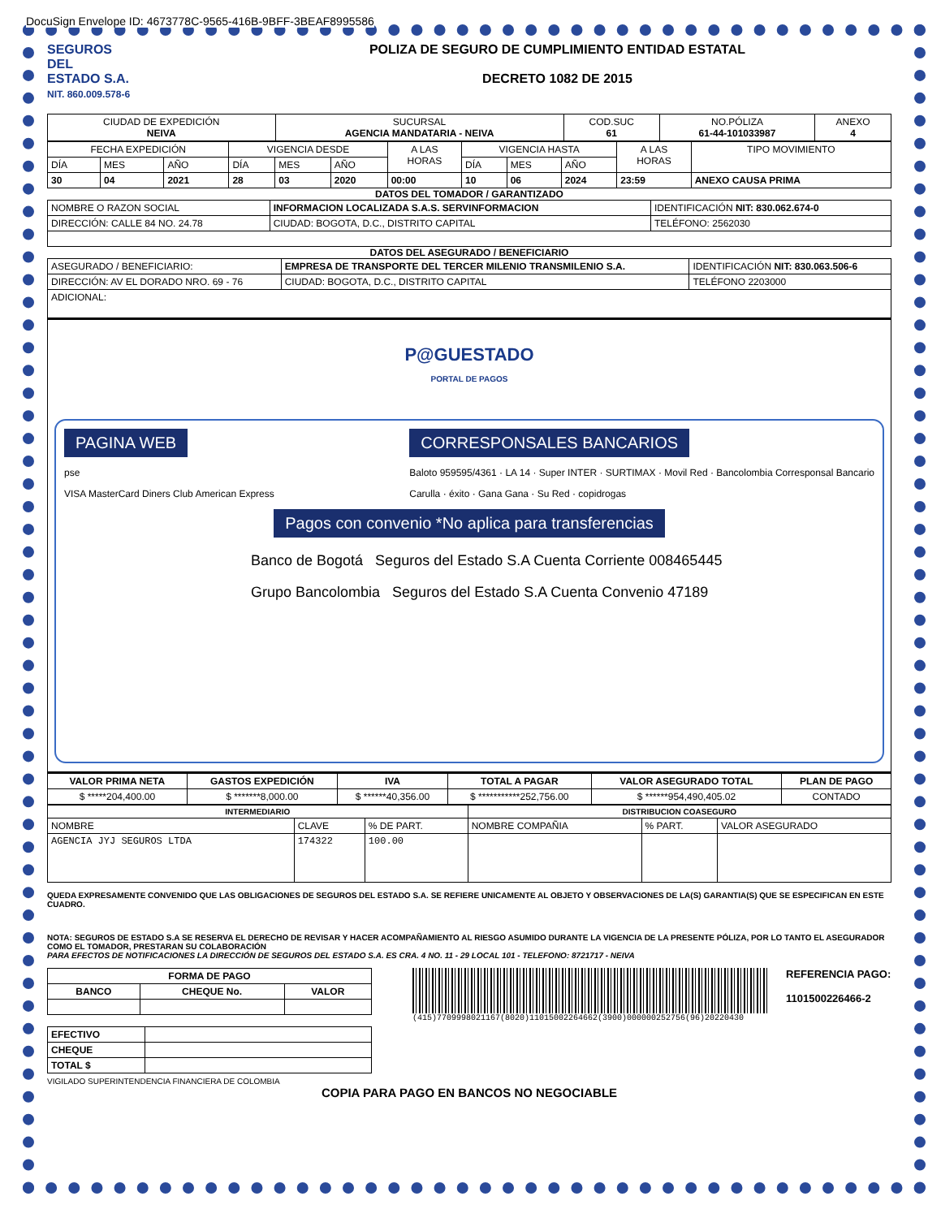DocuSign Envelope ID: 4673778C-9565-416B-9BFF-3BEAF8995586
SEGUROS
DEL
ESTADO S.A.
NIT. 860.009.578-6
POLIZA DE SEGURO DE CUMPLIMIENTO ENTIDAD ESTATAL
DECRETO 1082 DE 2015
| CIUDAD DE EXPEDICIÓN NEIVA | SUCURSAL AGENCIA MANDATARIA - NEIVA | COD.SUC 61 | NO.PÓLIZA 61-44-101033987 | ANEXO 4 |
| FECHA EXPEDICIÓN | | | VIGENCIA DESDE | | | A LAS HORAS | VIGENCIA HASTA | | | A LAS HORAS | TIPO MOVIMIENTO |
| DÍA | MES | AÑO | DÍA | MES | AÑO | | DÍA | MES | AÑO | | |
| 30 | 04 | 2021 | 28 | 03 | 2020 | 00:00 | 10 | 06 | 2024 | 23:59 | ANEXO CAUSA PRIMA |
DATOS DEL TOMADOR / GARANTIZADO
| NOMBRE O RAZON SOCIAL | INFORMACION LOCALIZADA S.A.S. SERVINFORMACION | | IDENTIFICACIÓN NIT: 830.062.674-0 |
| DIRECCIÓN: CALLE 84 NO. 24.78 | | CIUDAD: BOGOTA, D.C., DISTRITO CAPITAL | TELÉFONO: 2562030 |
DATOS DEL ASEGURADO / BENEFICIARIO
| ASEGURADO / BENEFICIARIO: | EMPRESA DE TRANSPORTE DEL TERCER MILENIO TRANSMILENIO S.A. | | IDENTIFICACIÓN NIT: 830.063.506-6 |
| DIRECCIÓN: AV EL DORADO NRO. 69 - 76 | | CIUDAD: BOGOTA, D.C., DISTRITO CAPITAL | TELÉFONO 2203000 |
| ADICIONAL: | | | |
P@GUESTADO
PORTAL DE PAGOS
PAGINA WEB
pse
VISA MasterCard Diners Club American Express
CORRESPONSALES BANCARIOS
Baloto 959595/4361 · LA 14 · Super INTER · SURTIMAX · Movil Red · Bancolombia Corresponsal Bancario
Carulla · éxito · Gana Gana · Su Red · copidrogas
Pagos con convenio *No aplica para transferencias
Banco de Bogotá Seguros del Estado S.A Cuenta Corriente 008465445
Grupo Bancolombia Seguros del Estado S.A Cuenta Convenio 47189
| VALOR PRIMA NETA | GASTOS EXPEDICIÓN | IVA | TOTAL A PAGAR | VALOR ASEGURADO TOTAL | PLAN DE PAGO |
| $ *****204,400.00 | $ *******8,000.00 | $ ******40,356.00 | $ ***********252,756.00 | $ ******954,490,405.02 | CONTADO |
| INTERMEDIARIO | | | DISTRIBUCION COASEGURO | | |
| NOMBRE | CLAVE | % DE PART. | NOMBRE COMPAÑIA | % PART. | VALOR ASEGURADO |
| AGENCIA JYJ SEGUROS LTDA | 174322 | 100.00 | | | |
QUEDA EXPRESAMENTE CONVENIDO QUE LAS OBLIGACIONES DE SEGUROS DEL ESTADO S.A. SE REFIERE UNICAMENTE AL OBJETO Y OBSERVACIONES DE LA(S) GARANTIA(S) QUE SE ESPECIFICAN EN ESTE CUADRO.
NOTA: SEGUROS DE ESTADO S.A SE RESERVA EL DERECHO DE REVISAR Y HACER ACOMPAÑAMIENTO AL RIESGO ASUMIDO DURANTE LA VIGENCIA DE LA PRESENTE PÓLIZA, POR LO TANTO EL ASEGURADOR COMO EL TOMADOR, PRESTARAN SU COLABORACIÓN
PARA EFECTOS DE NOTIFICACIONES LA DIRECCIÓN DE SEGUROS DEL ESTADO S.A. ES CRA. 4 NO. 11 - 29 LOCAL 101 - TELEFONO: 8721717 - NEIVA
| FORMA DE PAGO | | |
| --- | --- | --- |
| BANCO | CHEQUE No. | VALOR |
| EFECTIVO | |
| CHEQUE | |
| TOTAL $ | |
REFERENCIA PAGO:
1101500226466-2
(415)7709998021167(8020)11015002264662(3900)000000252756(96)20220430
VIGILADO SUPERINTENDENCIA FINANCIERA DE COLOMBIA
COPIA PARA PAGO EN BANCOS NO NEGOCIABLE